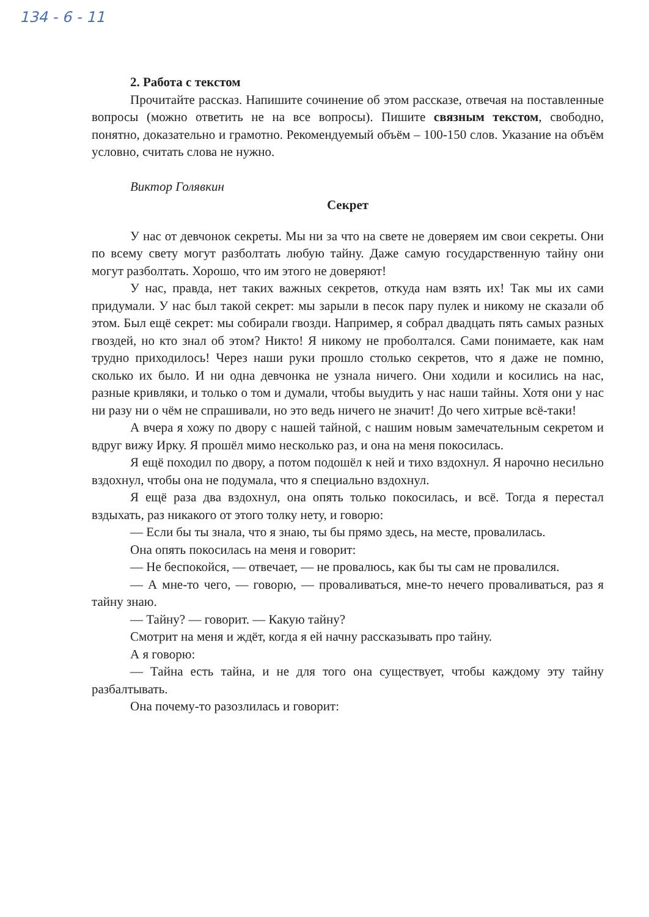134 - 6 - 11
2. Работа с текстом
Прочитайте рассказ. Напишите сочинение об этом рассказе, отвечая на поставленные вопросы (можно ответить не на все вопросы). Пишите связным текстом, свободно, понятно, доказательно и грамотно. Рекомендуемый объём – 100-150 слов. Указание на объём условно, считать слова не нужно.
Виктор Голявкин
Секрет
У нас от девчонок секреты. Мы ни за что на свете не доверяем им свои секреты. Они по всему свету могут разболтать любую тайну. Даже самую государственную тайну они могут разболтать. Хорошо, что им этого не доверяют!
У нас, правда, нет таких важных секретов, откуда нам взять их! Так мы их сами придумали. У нас был такой секрет: мы зарыли в песок пару пулек и никому не сказали об этом. Был ещё секрет: мы собирали гвозди. Например, я собрал двадцать пять самых разных гвоздей, но кто знал об этом? Никто! Я никому не проболтался. Сами понимаете, как нам трудно приходилось! Через наши руки прошло столько секретов, что я даже не помню, сколько их было. И ни одна девчонка не узнала ничего. Они ходили и косились на нас, разные кривляки, и только о том и думали, чтобы выудить у нас наши тайны. Хотя они у нас ни разу ни о чём не спрашивали, но это ведь ничего не значит! До чего хитрые всё-таки!
А вчера я хожу по двору с нашей тайной, с нашим новым замечательным секретом и вдруг вижу Ирку. Я прошёл мимо несколько раз, и она на меня покосилась.
Я ещё походил по двору, а потом подошёл к ней и тихо вздохнул. Я нарочно несильно вздохнул, чтобы она не подумала, что я специально вздохнул.
Я ещё раза два вздохнул, она опять только покосилась, и всё. Тогда я перестал вздыхать, раз никакого от этого толку нету, и говорю:
— Если бы ты знала, что я знаю, ты бы прямо здесь, на месте, провалилась.
Она опять покосилась на меня и говорит:
— Не беспокойся, — отвечает, — не провалюсь, как бы ты сам не провалился.
— А мне-то чего, — говорю, — проваливаться, мне-то нечего проваливаться, раз я тайну знаю.
— Тайну? — говорит. — Какую тайну?
Смотрит на меня и ждёт, когда я ей начну рассказывать про тайну.
А я говорю:
— Тайна есть тайна, и не для того она существует, чтобы каждому эту тайну разбалтывать.
Она почему-то разозлилась и говорит: